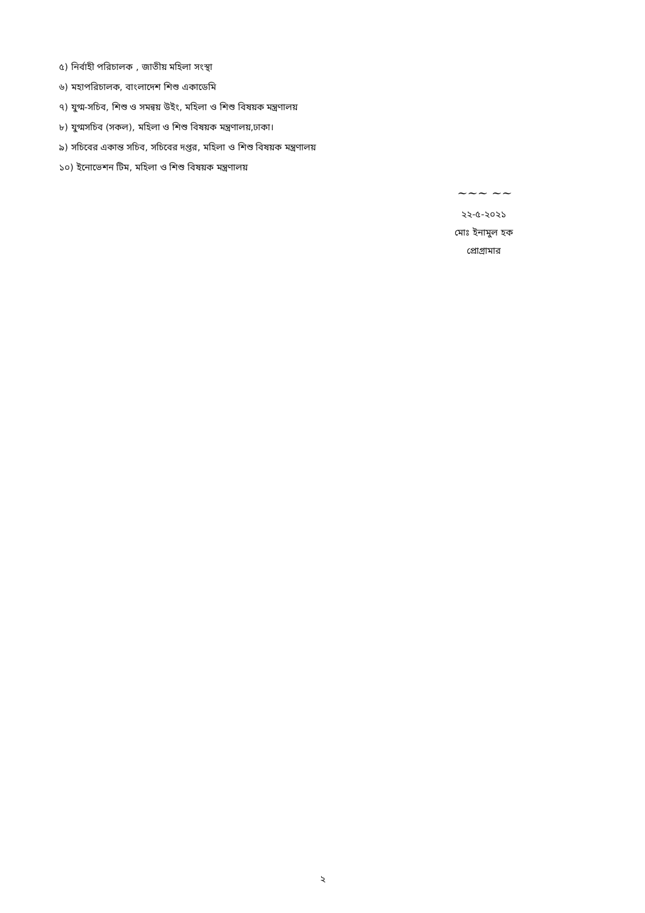৫) নির্বাহী পরিচালক , জাতীয় মহিলা সংস্থা
৬) মহাপরিচালক, বাংলাদেশ শিশু একাডেমি
৭) যুগ্ম-সচিব, শিশু ও সমন্বয় উইং, মহিলা ও শিশু বিষয়ক মন্ত্রণালয়
৮) যুগ্মসচিব (সকল), মহিলা ও শিশু বিষয়ক মন্ত্রণালয়,ঢাকা।
৯) সচিবের একান্ত সচিব, সচিবের দপ্তর, মহিলা ও শিশু বিষয়ক মন্ত্রণালয়
১০) ইনোভেশন টিম, মহিলা ও শিশু বিষয়ক মন্ত্রণালয়
~~~ ~~
২২-৫-২০২১
মোঃ ইনামুল হক
প্রোগ্রামার
২